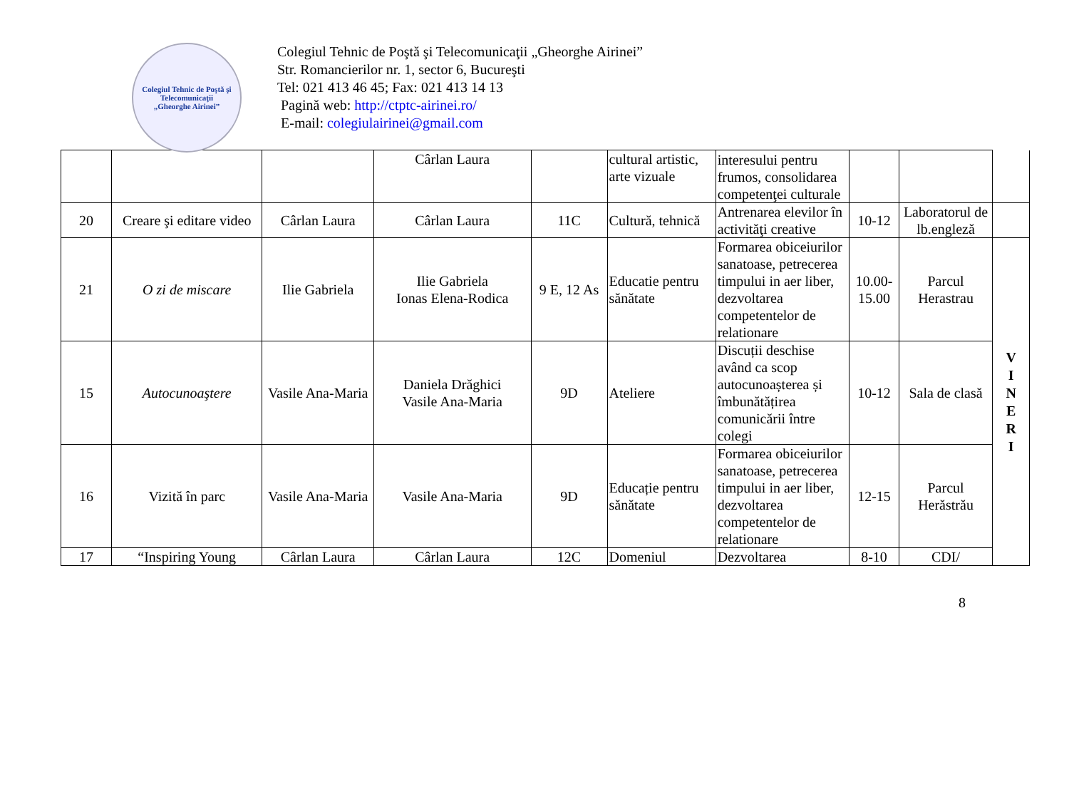Colegiul Tehnic de Poştă şi Telecomunicaţii
„Gheorghe Airinei”
Colegiul Tehnic de Poştă şi Telecomunicaţii „Gheorghe Airinei”
Str. Romancierilor nr. 1, sector 6, Bucureşti
Tel: 021 413 46 45; Fax: 021 413 14 13
Pagină web: http://ctptc-airinei.ro/
E-mail: colegiulairinei@gmail.com
| | | | Cârlan Laura | | cultural artistic, arte vizuale | interesului pentru frumos, consolidarea competenţei culturale | | | |
| 20 | Creare şi editare video | Cârlan Laura | Cârlan Laura | 11C | Cultură, tehnică | Antrenarea elevilor în activităţi creative | 10-12 | Laboratorul de lb.engleză | |
| 21 | O zi de miscare | Ilie Gabriela | Ilie Gabriela Ionas Elena-Rodica | 9 E, 12 As | Educatie pentru sănătate | Formarea obiceiurilor sanatoase, petrecerea timpului in aer liber, dezvoltarea competentelor de relationare | 10.00-15.00 | Parcul Herastrau | V I N E R I |
| 15 | Autocunoaştere | Vasile Ana-Maria | Daniela Drăghici Vasile Ana-Maria | 9D | Ateliere | Discuții deschise având ca scop autocunoașterea și îmbunătățirea comunicării între colegi | 10-12 | Sala de clasă | |
| 16 | Vizită în parc | Vasile Ana-Maria | Vasile Ana-Maria | 9D | Educație pentru sănătate | Formarea obiceiurilor sanatoase, petrecerea timpului in aer liber, dezvoltarea competentelor de relationare | 12-15 | Parcul Herăstrău | |
| 17 | “Inspiring Young | Cârlan Laura | Cârlan Laura | 12C | Domeniul | Dezvoltarea | 8-10 | CDI/ | |
8